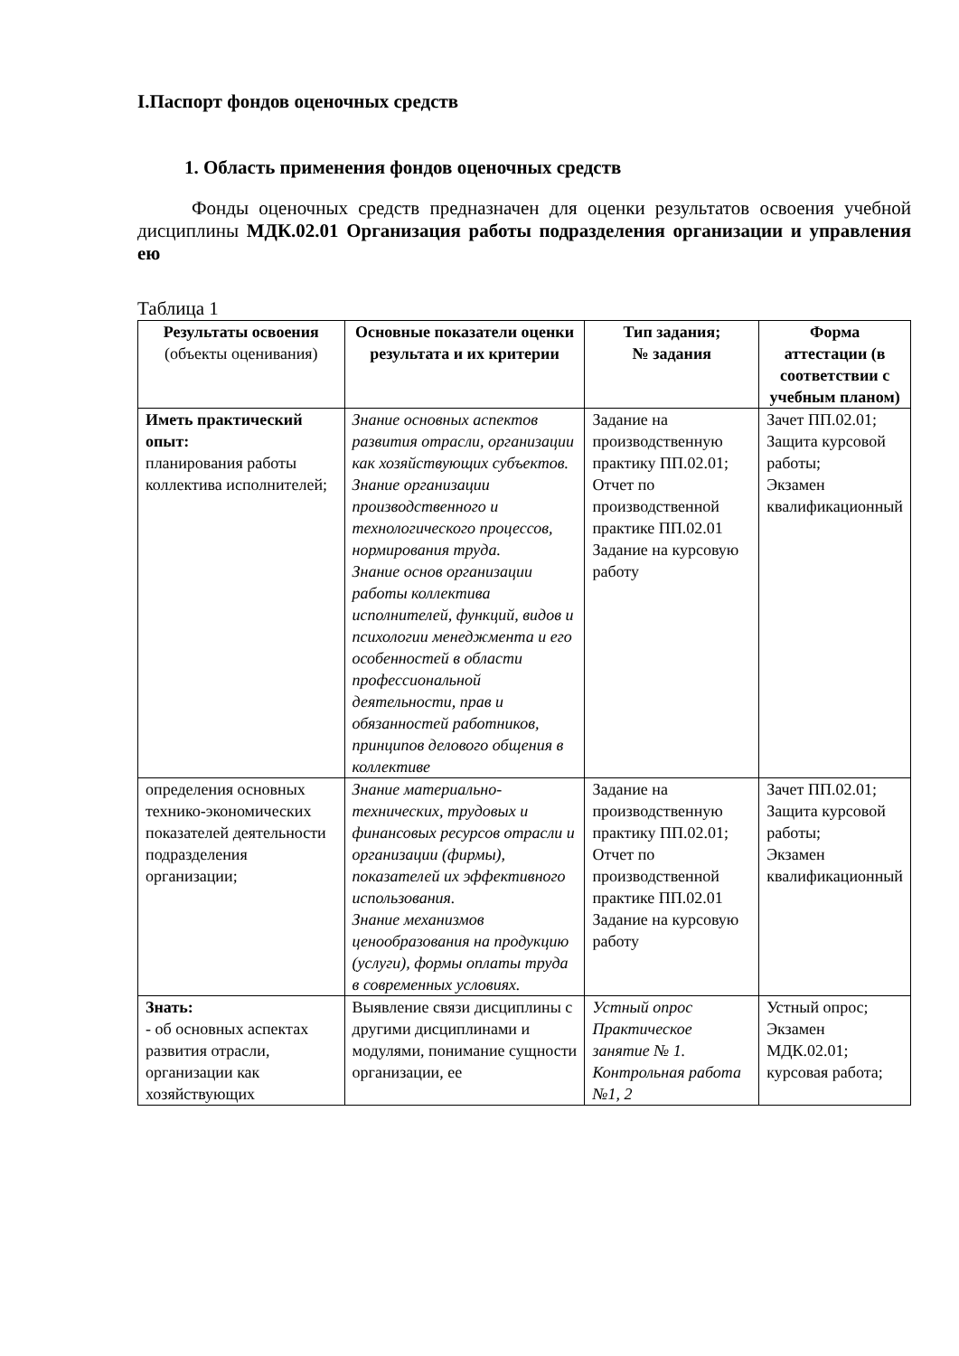I.Паспорт фондов оценочных средств
1. Область применения фондов оценочных средств
Фонды оценочных средств предназначен для оценки результатов освоения учебной дисциплины МДК.02.01 Организация работы подразделения организации и управления ею
Таблица 1
| Результаты освоения (объекты оценивания) | Основные показатели оценки результата и их критерии | Тип задания; № задания | Форма аттестации (в соответствии с учебным планом) |
| --- | --- | --- | --- |
| Иметь практический опыт: планирования работы коллектива исполнителей; | Знание основных аспектов развития отрасли, организации как хозяйствующих субъектов. Знание организации производственного и технологического процессов, нормирования труда. Знание основ организации работы коллектива исполнителей, функций, видов и психологии менеджмента и его особенностей в области профессиональной деятельности, прав и обязанностей работников, принципов делового общения в коллективе | Задание на производственную практику ПП.02.01; Отчет по производственной практике ПП.02.01 Задание на курсовую работу | Зачет ПП.02.01; Защита курсовой работы; Экзамен квалификационный |
| определения основных технико-экономических показателей деятельности подразделения организации; | Знание материально-технических, трудовых и финансовых ресурсов отрасли и организации (фирмы), показателей их эффективного использования. Знание механизмов ценообразования на продукцию (услуги), формы оплаты труда в современных условиях. | Задание на производственную практику ПП.02.01; Отчет по производственной практике ПП.02.01 Задание на курсовую работу | Зачет ПП.02.01; Защита курсовой работы; Экзамен квалификационный |
| Знать: - об основных аспектах развития отрасли, организации как хозяйствующих | Выявление связи дисциплины с другими дисциплинами и модулями, понимание сущности организации, ее | Устный опрос Практическое занятие № 1. Контрольная работа №1, 2 | Устный опрос; Экзамен МДК.02.01; курсовая работа; |